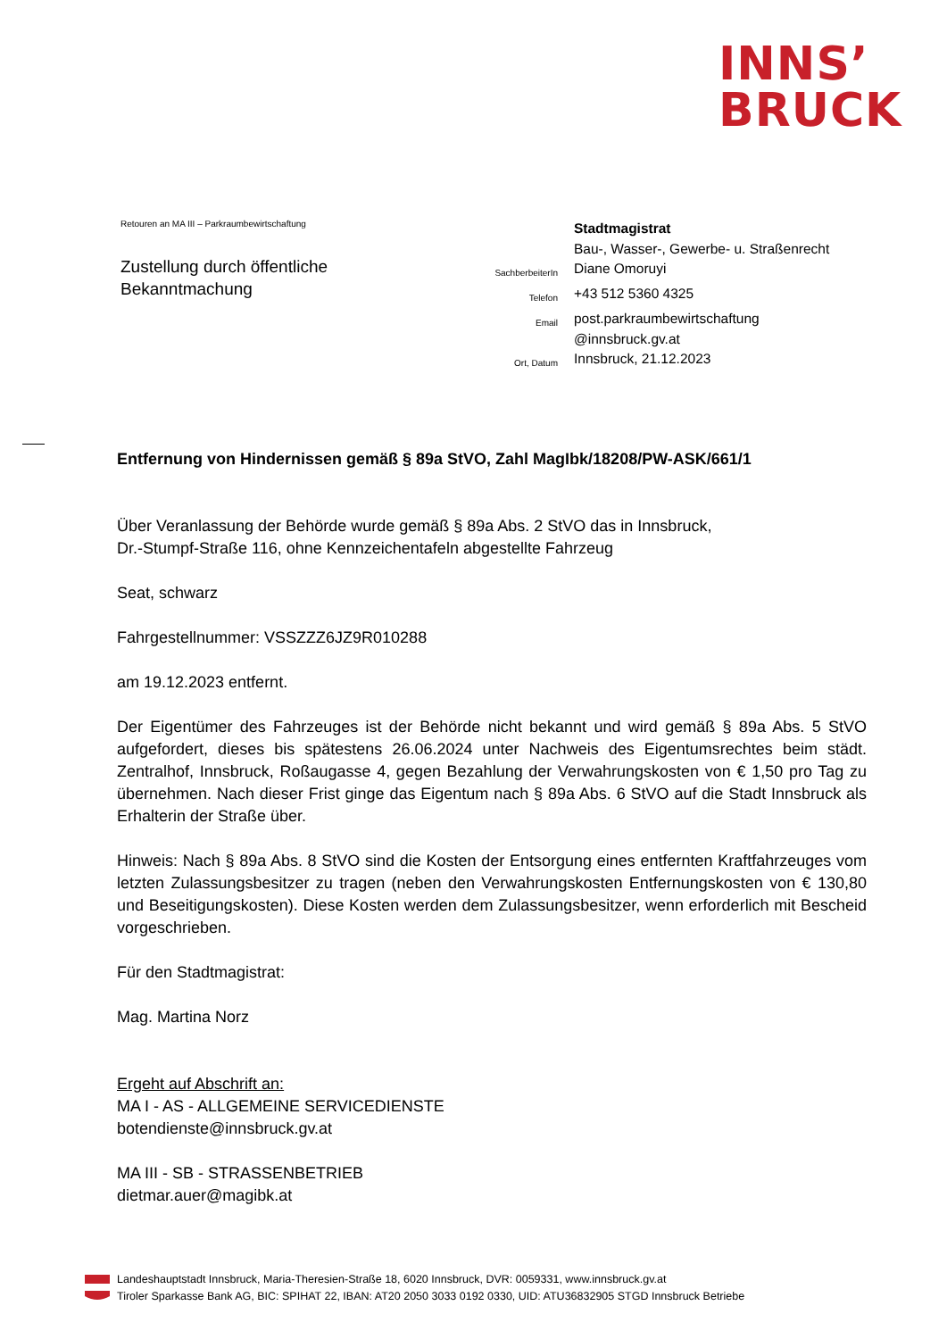INNS’
BRUCK
Retouren an MA III – Parkraumbewirtschaftung
Zustellung durch öffentliche
Bekanntmachung
| | Stadtmagistrat |
| | Bau-, Wasser-, Gewerbe- u. Straßenrecht |
| SachberbeiterIn | Diane Omoruyi |
| Telefon | +43 512 5360 4325 |
| Email | post.parkraumbewirtschaftung @innsbruck.gv.at |
| Ort, Datum | Innsbruck, 21.12.2023 |
Entfernung von Hindernissen gemäß § 89a StVO, Zahl MagIbk/18208/PW-ASK/661/1
Über Veranlassung der Behörde wurde gemäß § 89a Abs. 2 StVO das in Innsbruck,
Dr.-Stumpf-Straße 116, ohne Kennzeichentafeln abgestellte Fahrzeug
Seat, schwarz
Fahrgestellnummer: VSSZZZ6JZ9R010288
am 19.12.2023 entfernt.
Der Eigentümer des Fahrzeuges ist der Behörde nicht bekannt und wird gemäß § 89a Abs. 5 StVO aufgefordert, dieses bis spätestens 26.06.2024 unter Nachweis des Eigentumsrechtes beim städt. Zentralhof, Innsbruck, Roßaugasse 4, gegen Bezahlung der Verwahrungskosten von € 1,50 pro Tag zu übernehmen. Nach dieser Frist ginge das Eigentum nach § 89a Abs. 6 StVO auf die Stadt Innsbruck als Erhalterin der Straße über.
Hinweis: Nach § 89a Abs. 8 StVO sind die Kosten der Entsorgung eines entfernten Kraftfahrzeuges vom letzten Zulassungsbesitzer zu tragen (neben den Verwahrungskosten Entfernungskosten von € 130,80 und Beseitigungskosten). Diese Kosten werden dem Zulassungsbesitzer, wenn erforderlich mit Bescheid vorgeschrieben.
Für den Stadtmagistrat:
Mag. Martina Norz
Ergeht auf Abschrift an:
MA I - AS - ALLGEMEINE SERVICEDIENSTE
botendienste@innsbruck.gv.at
MA III - SB - STRASSENBETRIEB
dietmar.auer@magibk.at
Landeshauptstadt Innsbruck, Maria-Theresien-Straße 18, 6020 Innsbruck, DVR: 0059331, www.innsbruck.gv.at
Tiroler Sparkasse Bank AG, BIC: SPIHAT 22, IBAN: AT20 2050 3033 0192 0330, UID: ATU36832905 STGD Innsbruck Betriebe